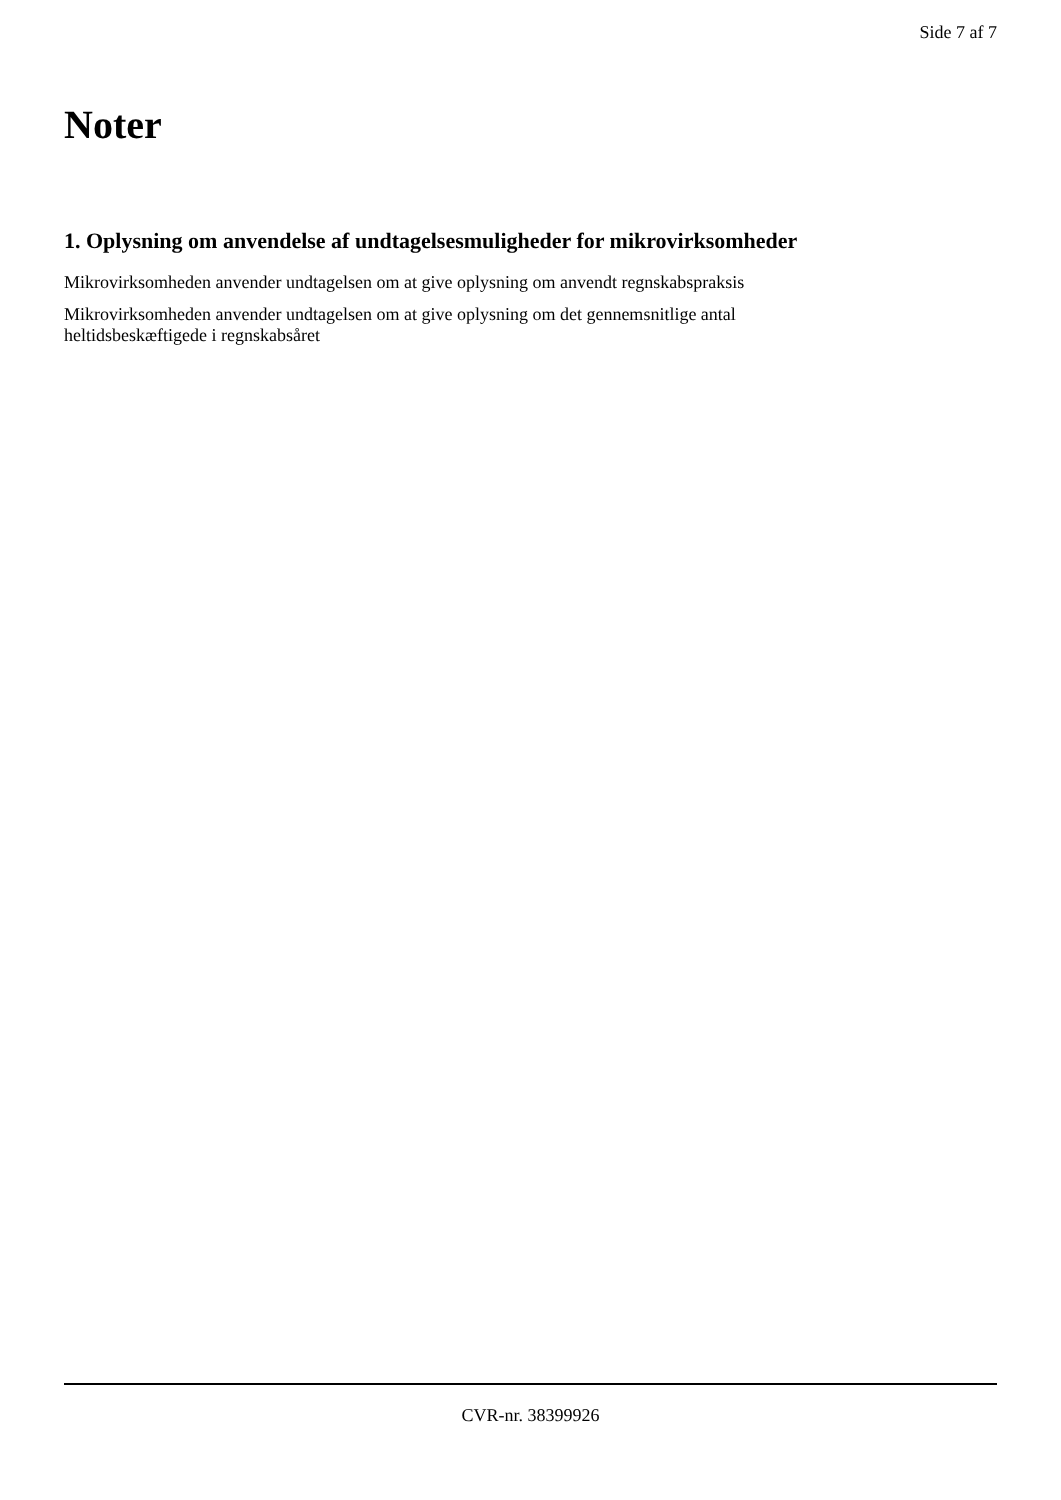Side 7 af 7
Noter
1. Oplysning om anvendelse af undtagelsesmuligheder for mikrovirksomheder
Mikrovirksomheden anvender undtagelsen om at give oplysning om anvendt regnskabspraksis
Mikrovirksomheden anvender undtagelsen om at give oplysning om det gennemsnitlige antal
heltidsbeskæftigede i regnskabsåret
CVR-nr. 38399926